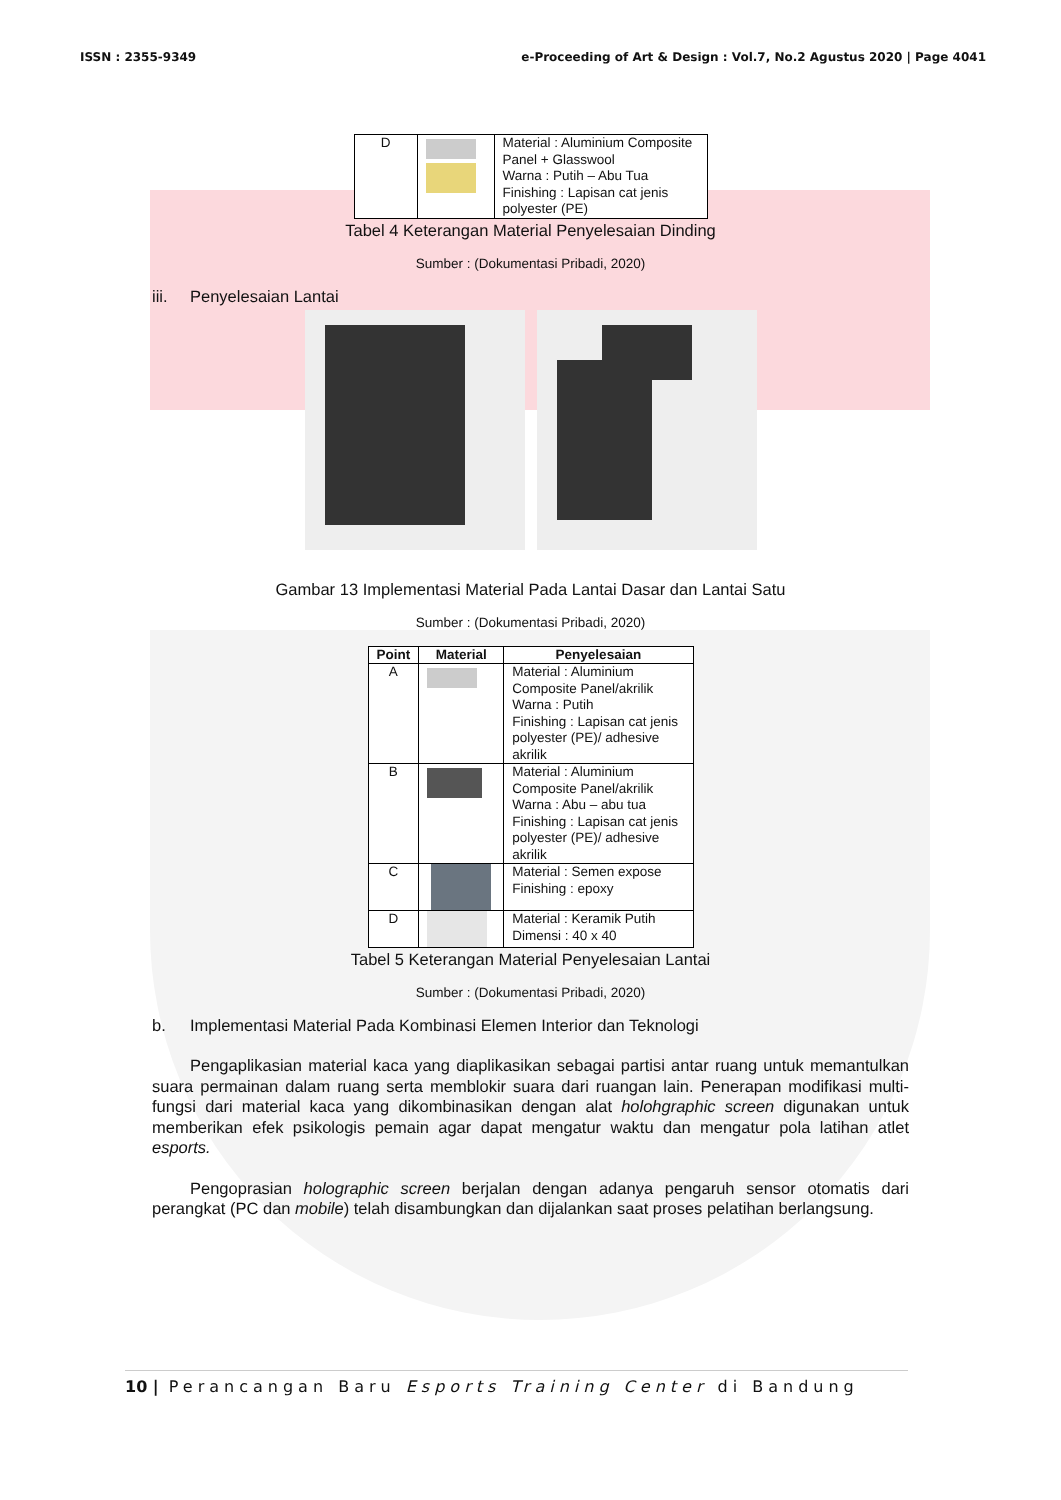ISSN : 2355-9349 e-Proceeding of Art & Design : Vol.7, No.2 Agustus 2020 | Page 4041
| D | | Material : Aluminium Composite Panel + Glasswool Warna : Putih – Abu Tua Finishing : Lapisan cat jenis polyester (PE) |
Tabel 4 Keterangan Material Penyelesaian Dinding
Sumber : (Dokumentasi Pribadi, 2020)
iii. Penyelesaian Lantai
Gambar 13 Implementasi Material Pada Lantai Dasar dan Lantai Satu
Sumber : (Dokumentasi Pribadi, 2020)
| Point | Material | Penyelesaian |
| --- | --- | --- |
| A | | Material : Aluminium Composite Panel/akrilik Warna : Putih Finishing : Lapisan cat jenis polyester (PE)/ adhesive akrilik |
| B | | Material : Aluminium Composite Panel/akrilik Warna : Abu – abu tua Finishing : Lapisan cat jenis polyester (PE)/ adhesive akrilik |
| C | | Material : Semen expose Finishing : epoxy |
| D | | Material : Keramik Putih Dimensi : 40 x 40 |
Tabel 5 Keterangan Material Penyelesaian Lantai
Sumber : (Dokumentasi Pribadi, 2020)
b. Implementasi Material Pada Kombinasi Elemen Interior dan Teknologi
Pengaplikasian material kaca yang diaplikasikan sebagai partisi antar ruang untuk memantulkan suara permainan dalam ruang serta memblokir suara dari ruangan lain. Penerapan modifikasi multi-fungsi dari material kaca yang dikombinasikan dengan alat holohgraphic screen digunakan untuk memberikan efek psikologis pemain agar dapat mengatur waktu dan mengatur pola latihan atlet esports.
Pengoprasian holographic screen berjalan dengan adanya pengaruh sensor otomatis dari perangkat (PC dan mobile) telah disambungkan dan dijalankan saat proses pelatihan berlangsung.
10 | Perancangan Baru Esports Training Center di Bandung